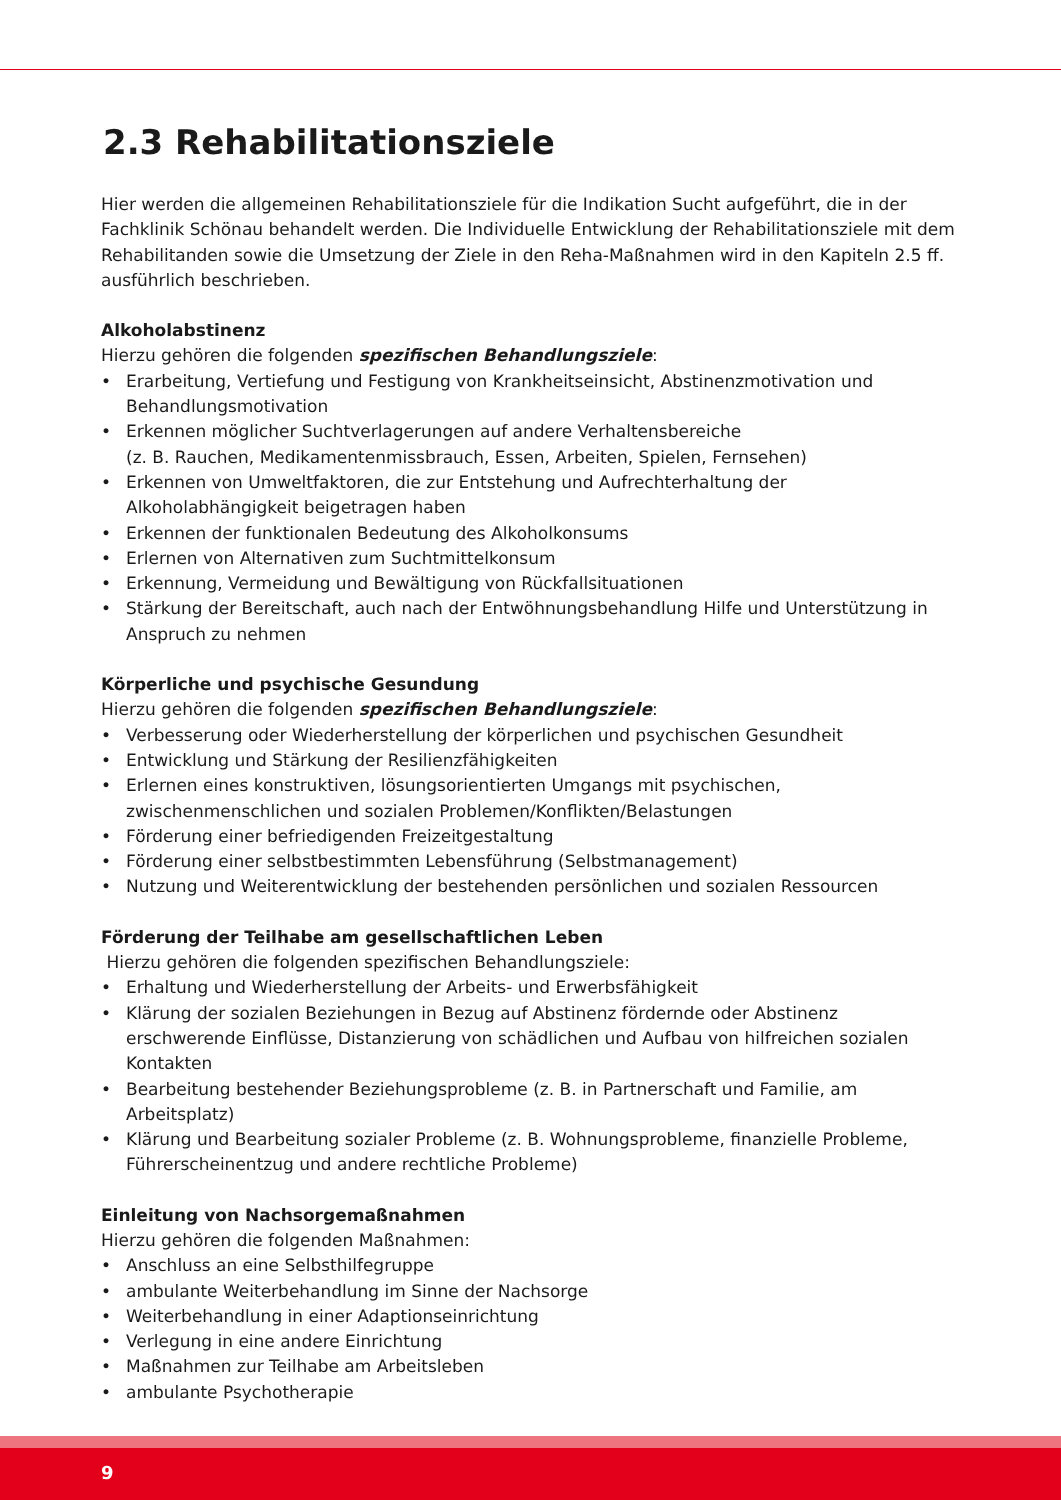2.3 Rehabilitationsziele
Hier werden die allgemeinen Rehabilitationsziele für die Indikation Sucht aufgeführt, die in der Fachklinik Schönau behandelt werden. Die Individuelle Entwicklung der Rehabilitationsziele mit dem Rehabilitanden sowie die Umsetzung der Ziele in den Reha-Maßnahmen wird in den Kapiteln 2.5 ff. ausführlich beschrieben.
Alkoholabstinenz
Hierzu gehören die folgenden spezifischen Behandlungsziele:
• Erarbeitung, Vertiefung und Festigung von Krankheitseinsicht, Abstinenzmotivation und Behandlungsmotivation
• Erkennen möglicher Suchtverlagerungen auf andere Verhaltensbereiche
(z. B. Rauchen, Medikamentenmissbrauch, Essen, Arbeiten, Spielen, Fernsehen)
• Erkennen von Umweltfaktoren, die zur Entstehung und Aufrechterhaltung der Alkoholabhängigkeit beigetragen haben
• Erkennen der funktionalen Bedeutung des Alkoholkonsums
• Erlernen von Alternativen zum Suchtmittelkonsum
• Erkennung, Vermeidung und Bewältigung von Rückfallsituationen
• Stärkung der Bereitschaft, auch nach der Entwöhnungsbehandlung Hilfe und Unterstützung in Anspruch zu nehmen
Körperliche und psychische Gesundung
Hierzu gehören die folgenden spezifischen Behandlungsziele:
• Verbesserung oder Wiederherstellung der körperlichen und psychischen Gesundheit
• Entwicklung und Stärkung der Resilienzfähigkeiten
• Erlernen eines konstruktiven, lösungsorientierten Umgangs mit psychischen, zwischenmenschlichen und sozialen Problemen/Konflikten/Belastungen
• Förderung einer befriedigenden Freizeitgestaltung
• Förderung einer selbstbestimmten Lebensführung (Selbstmanagement)
• Nutzung und Weiterentwicklung der bestehenden persönlichen und sozialen Ressourcen
Förderung der Teilhabe am gesellschaftlichen Leben
Hierzu gehören die folgenden spezifischen Behandlungsziele:
• Erhaltung und Wiederherstellung der Arbeits- und Erwerbsfähigkeit
• Klärung der sozialen Beziehungen in Bezug auf Abstinenz fördernde oder Abstinenz erschwerende Einflüsse, Distanzierung von schädlichen und Aufbau von hilfreichen sozialen Kontakten
• Bearbeitung bestehender Beziehungsprobleme (z. B. in Partnerschaft und Familie, am Arbeitsplatz)
• Klärung und Bearbeitung sozialer Probleme (z. B. Wohnungsprobleme, finanzielle Probleme, Führerscheinentzug und andere rechtliche Probleme)
Einleitung von Nachsorgemaßnahmen
Hierzu gehören die folgenden Maßnahmen:
• Anschluss an eine Selbsthilfegruppe
• ambulante Weiterbehandlung im Sinne der Nachsorge
• Weiterbehandlung in einer Adaptionseinrichtung
• Verlegung in eine andere Einrichtung
• Maßnahmen zur Teilhabe am Arbeitsleben
• ambulante Psychotherapie
9